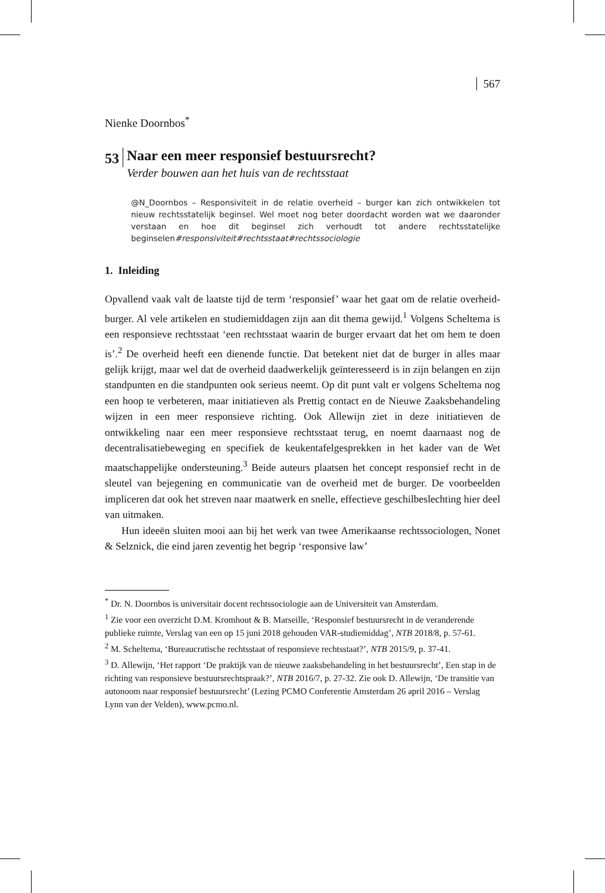567
Nienke Doornbos<sup>*</sup>
53
Naar een meer responsief bestuursrecht?
Verder bouwen aan het huis van de rechtsstaat
@N_Doornbos – Responsiviteit in de relatie overheid – burger kan zich ontwikkelen tot nieuw rechtsstatelijk beginsel. Wel moet nog beter doordacht worden wat we daaronder verstaan en hoe dit beginsel zich verhoudt tot andere rechtsstatelijke beginselen#responsiviteit#rechtsstaat#rechtssociologie
1. Inleiding
Opvallend vaak valt de laatste tijd de term ‘responsief’ waar het gaat om de relatie overheid-burger. Al vele artikelen en studiemiddagen zijn aan dit thema gewijd.<sup>1</sup> Volgens Scheltema is een responsieve rechtsstaat ‘een rechtsstaat waarin de burger ervaart dat het om hem te doen is’.<sup>2</sup> De overheid heeft een dienende functie. Dat betekent niet dat de burger in alles maar gelijk krijgt, maar wel dat de overheid daadwerkelijk geïnteresseerd is in zijn belangen en zijn standpunten en die standpunten ook serieus neemt. Op dit punt valt er volgens Scheltema nog een hoop te verbeteren, maar initiatieven als Prettig contact en de Nieuwe Zaaksbehandeling wijzen in een meer responsieve richting. Ook Allewijn ziet in deze initiatieven de ontwikkeling naar een meer responsieve rechtsstaat terug, en noemt daarnaast nog de decentralisatiebeweging en specifiek de keukentafelgesprekken in het kader van de Wet maatschappelijke ondersteuning.<sup>3</sup> Beide auteurs plaatsen het concept responsief recht in de sleutel van bejegening en communicatie van de overheid met de burger. De voorbeelden impliceren dat ook het streven naar maatwerk en snelle, effectieve geschilbeslechting hier deel van uitmaken.
Hun ideeën sluiten mooi aan bij het werk van twee Amerikaanse rechtssociologen, Nonet & Selznick, die eind jaren zeventig het begrip ‘responsive law’
<sup>*</sup> Dr. N. Doornbos is universitair docent rechtssociologie aan de Universiteit van Amsterdam.
<sup>1</sup> Zie voor een overzicht D.M. Kromhout & B. Marseille, ‘Responsief bestuursrecht in de veranderende publieke ruimte, Verslag van een op 15 juni 2018 gehouden VAR-studiemiddag’, NTB 2018/8, p. 57-61.
<sup>2</sup> M. Scheltema, ‘Bureaucratische rechtsstaat of responsieve rechtsstaat?’, NTB 2015/9, p. 37-41.
<sup>3</sup> D. Allewijn, ‘Het rapport ‘De praktijk van de nieuwe zaaksbehandeling in het bestuursrecht’, Een stap in de richting van responsieve bestuursrechtspraak?’, NTB 2016/7, p. 27-32. Zie ook D. Allewijn, ‘De transitie van autonoom naar responsief bestuursrecht’ (Lezing PCMO Conferentie Amsterdam 26 april 2016 – Verslag Lynn van der Velden), www.pcmo.nl.